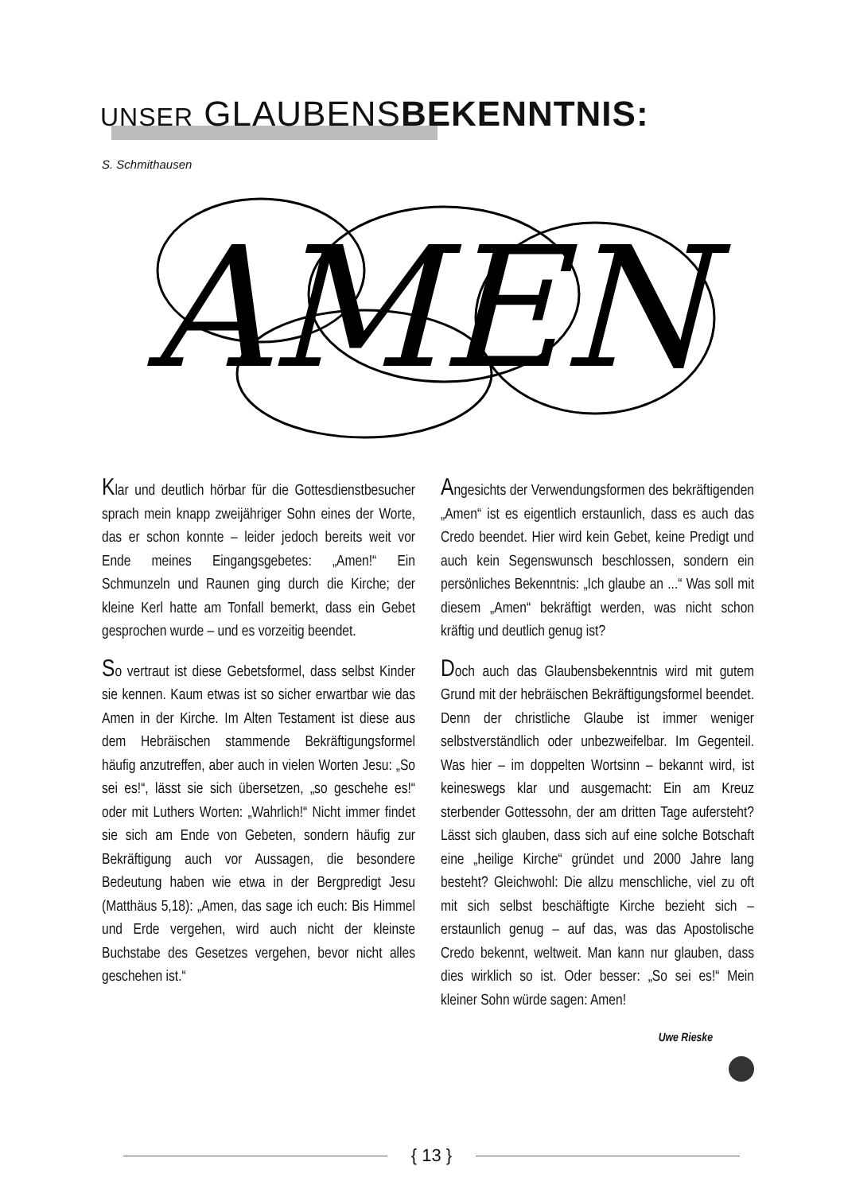UNSER GLAUBENSBEKENNTNIS:
S. Schmithausen
AMEN
Klar und deutlich hörbar für die Gottesdienstbesucher sprach mein knapp zweijähriger Sohn eines der Worte, das er schon konnte – leider jedoch bereits weit vor Ende meines Eingangsgebetes: „Amen!“ Ein Schmunzeln und Raunen ging durch die Kirche; der kleine Kerl hatte am Tonfall bemerkt, dass ein Gebet gesprochen wurde – und es vorzeitig beendet.
So vertraut ist diese Gebetsformel, dass selbst Kinder sie kennen. Kaum etwas ist so sicher erwartbar wie das Amen in der Kirche. Im Alten Testament ist diese aus dem Hebräischen stammende Bekräftigungsformel häufig anzutreffen, aber auch in vielen Worten Jesu: „So sei es!“, lässt sie sich übersetzen, „so geschehe es!“ oder mit Luthers Worten: „Wahrlich!“ Nicht immer findet sie sich am Ende von Gebeten, sondern häufig zur Bekräftigung auch vor Aussagen, die besondere Bedeutung haben wie etwa in der Bergpredigt Jesu (Matthäus 5,18): „Amen, das sage ich euch: Bis Himmel und Erde vergehen, wird auch nicht der kleinste Buchstabe des Gesetzes vergehen, bevor nicht alles geschehen ist.“
Angesichts der Verwendungsformen des bekräftigenden „Amen“ ist es eigentlich erstaunlich, dass es auch das Credo beendet. Hier wird kein Gebet, keine Predigt und auch kein Segenswunsch beschlossen, sondern ein persönliches Bekenntnis: „Ich glaube an ...“ Was soll mit diesem „Amen“ bekräftigt werden, was nicht schon kräftig und deutlich genug ist?
Doch auch das Glaubensbekenntnis wird mit gutem Grund mit der hebräischen Bekräftigungsformel beendet. Denn der christliche Glaube ist immer weniger selbstverständlich oder unbezweifelbar. Im Gegenteil. Was hier – im doppelten Wortsinn – bekannt wird, ist keineswegs klar und ausgemacht: Ein am Kreuz sterbender Gottessohn, der am dritten Tage aufersteht? Lässt sich glauben, dass sich auf eine solche Botschaft eine „heilige Kirche“ gründet und 2000 Jahre lang besteht? Gleichwohl: Die allzu menschliche, viel zu oft mit sich selbst beschäftigte Kirche bezieht sich – erstaunlich genug – auf das, was das Apostolische Credo bekennt, weltweit. Man kann nur glauben, dass dies wirklich so ist. Oder besser: „So sei es!“ Mein kleiner Sohn würde sagen: Amen!
Uwe Rieske
{ 13 }